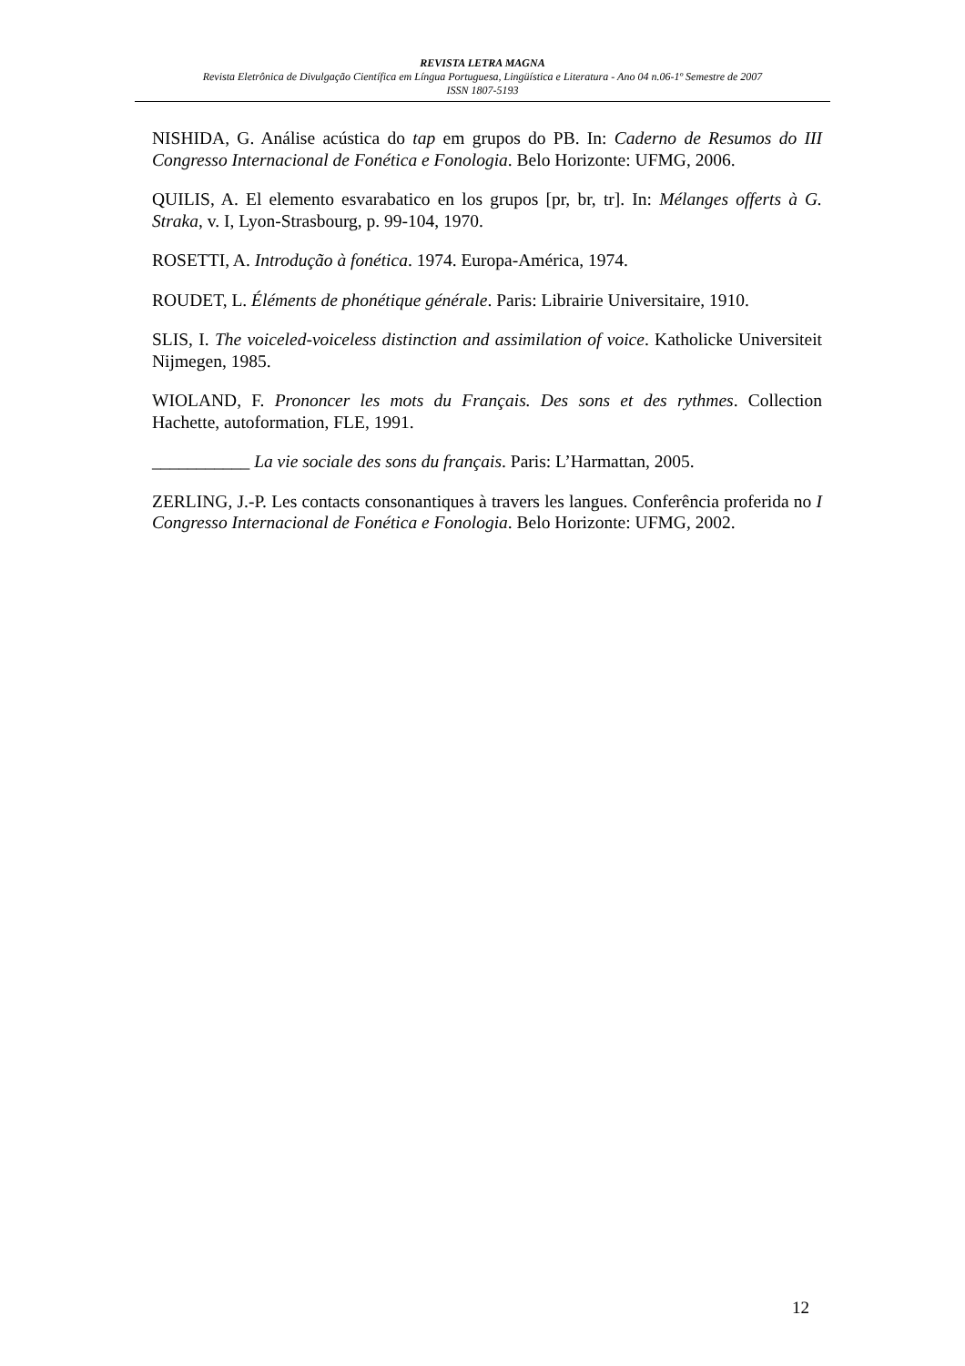REVISTA LETRA MAGNA
Revista Eletrônica de Divulgação Científica em Língua Portuguesa, Lingüística e Literatura - Ano 04 n.06-1º Semestre de 2007
ISSN 1807-5193
NISHIDA, G. Análise acústica do tap em grupos do PB. In: Caderno de Resumos do III Congresso Internacional de Fonética e Fonologia. Belo Horizonte: UFMG, 2006.
QUILIS, A. El elemento esvarabatico en los grupos [pr, br, tr]. In: Mélanges offerts à G. Straka, v. I, Lyon-Strasbourg, p. 99-104, 1970.
ROSETTI, A. Introdução à fonética. 1974. Europa-América, 1974.
ROUDET, L. Éléments de phonétique générale. Paris: Librairie Universitaire, 1910.
SLIS, I. The voiceled-voiceless distinction and assimilation of voice. Katholicke Universiteit Nijmegen, 1985.
WIOLAND, F. Prononcer les mots du Français. Des sons et des rythmes. Collection Hachette, autoformation, FLE, 1991.
___________ La vie sociale des sons du français. Paris: L’Harmattan, 2005.
ZERLING, J.-P. Les contacts consonantiques à travers les langues. Conferência proferida no I Congresso Internacional de Fonética e Fonologia. Belo Horizonte: UFMG, 2002.
12